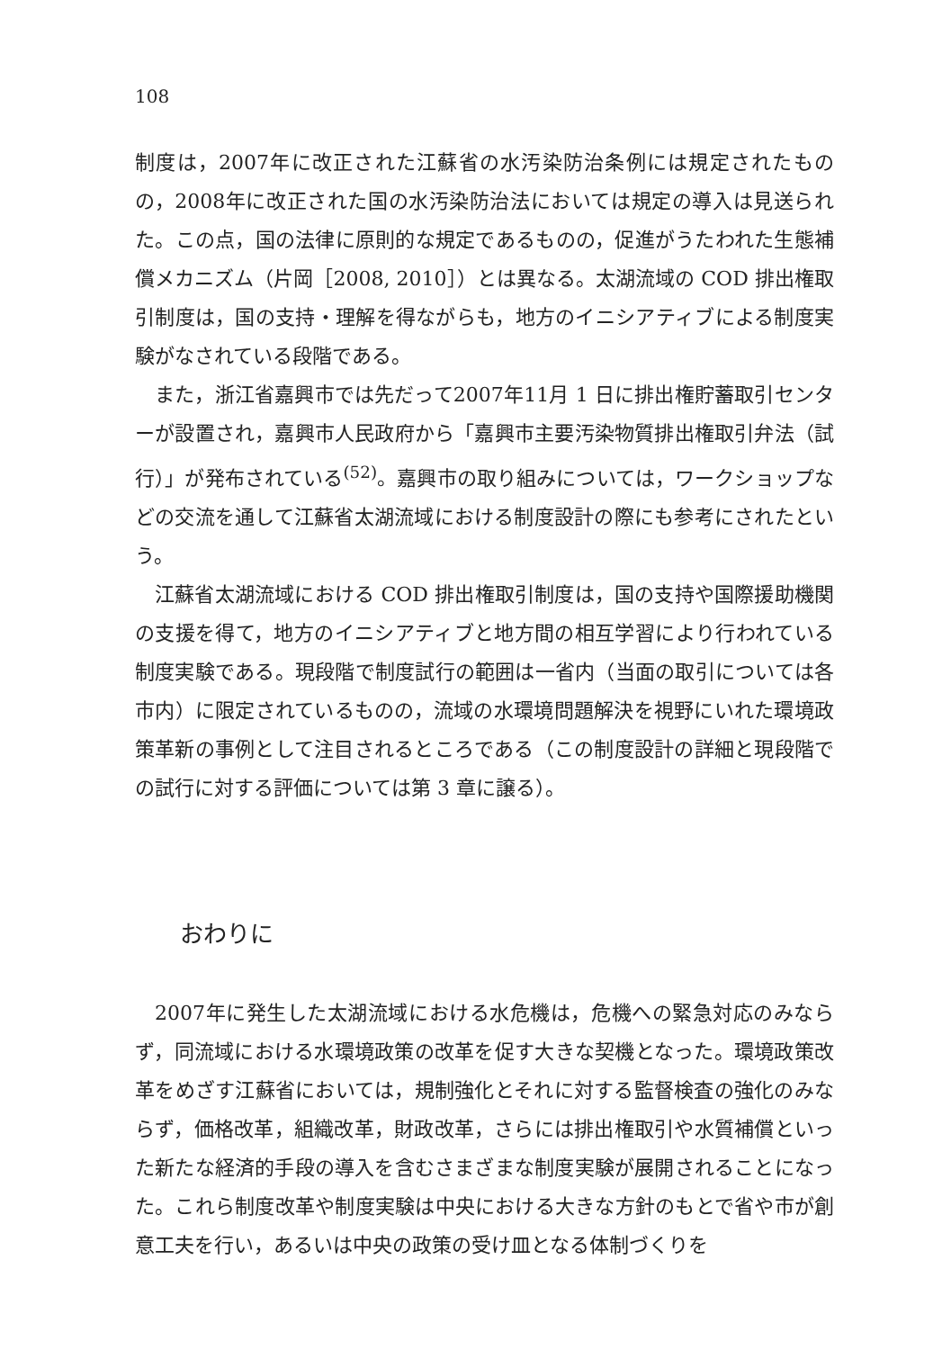108
制度は，2007年に改正された江蘇省の水汚染防治条例には規定されたものの，2008年に改正された国の水汚染防治法においては規定の導入は見送られた。この点，国の法律に原則的な規定であるものの，促進がうたわれた生態補償メカニズム（片岡［2008, 2010］）とは異なる。太湖流域の COD 排出権取引制度は，国の支持・理解を得ながらも，地方のイニシアティブによる制度実験がなされている段階である。
また，浙江省嘉興市では先だって2007年11月 1 日に排出権貯蓄取引センターが設置され，嘉興市人民政府から「嘉興市主要汚染物質排出権取引弁法（試行）」が発布されている<sup>(52)</sup>。嘉興市の取り組みについては，ワークショップなどの交流を通して江蘇省太湖流域における制度設計の際にも参考にされたという。
江蘇省太湖流域における COD 排出権取引制度は，国の支持や国際援助機関の支援を得て，地方のイニシアティブと地方間の相互学習により行われている制度実験である。現段階で制度試行の範囲は一省内（当面の取引については各市内）に限定されているものの，流域の水環境問題解決を視野にいれた環境政策革新の事例として注目されるところである（この制度設計の詳細と現段階での試行に対する評価については第 3 章に譲る）。
おわりに
2007年に発生した太湖流域における水危機は，危機への緊急対応のみならず，同流域における水環境政策の改革を促す大きな契機となった。環境政策改革をめざす江蘇省においては，規制強化とそれに対する監督検査の強化のみならず，価格改革，組織改革，財政改革，さらには排出権取引や水質補償といった新たな経済的手段の導入を含むさまざまな制度実験が展開されることになった。これら制度改革や制度実験は中央における大きな方針のもとで省や市が創意工夫を行い，あるいは中央の政策の受け皿となる体制づくりを